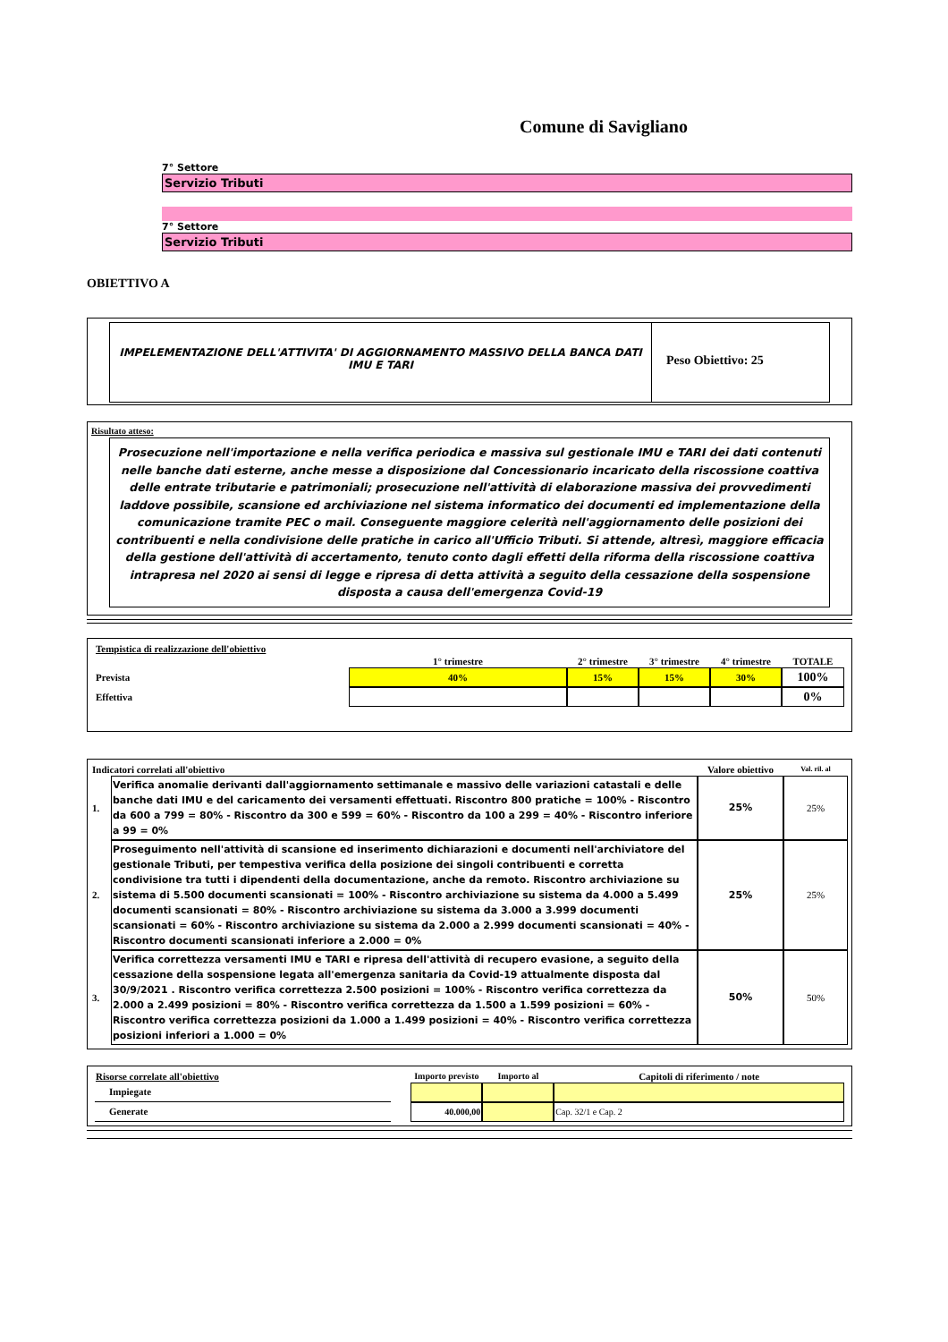Comune di Savigliano
7° Settore
Servizio Tributi
7° Settore
Servizio Tributi
OBIETTIVO A
IMPELEMENTAZIONE DELL'ATTIVITA' DI AGGIORNAMENTO MASSIVO DELLA BANCA DATI IMU E TARI
Peso Obiettivo: 25
Risultato atteso:
Prosecuzione nell'importazione e nella verifica periodica e massiva sul gestionale IMU e TARI dei dati contenuti nelle banche dati esterne, anche messe a disposizione dal Concessionario incaricato della riscossione coattiva delle entrate tributarie e patrimoniali; prosecuzione nell'attività di elaborazione massiva dei provvedimenti laddove possibile, scansione ed archiviazione nel sistema informatico dei documenti ed implementazione della comunicazione tramite PEC o mail. Conseguente maggiore celerità nell'aggiornamento delle posizioni dei contribuenti e nella condivisione delle pratiche in carico all'Ufficio Tributi. Si attende, altresì, maggiore efficacia della gestione dell'attività di accertamento, tenuto conto dagli effetti della riforma della riscossione coattiva intrapresa nel 2020 ai sensi di legge e ripresa di detta attività a seguito della cessazione della sospensione disposta a causa dell'emergenza Covid-19
| Tempistica di realizzazione dell'obiettivo | | | | | |
| | 1° trimestre | 2° trimestre | 3° trimestre | 4° trimestre | TOTALE |
| Prevista | 40% | 15% | 15% | 30% | 100% |
| Effettiva | | | | | 0% |
| Indicatori correlati all'obiettivo | | Valore obiettivo | Val. ril. al |
| 1. | Verifica anomalie derivanti dall'aggiornamento settimanale e massivo delle variazioni catastali e delle banche dati IMU e del caricamento dei versamenti effettuati. Riscontro 800 pratiche = 100% - Riscontro da 600 a 799 = 80% - Riscontro da 300 e 599 = 60% - Riscontro da 100 a 299 = 40% - Riscontro inferiore a 99 = 0% | 25% | 25% |
| 2. | Proseguimento nell'attività di scansione ed inserimento dichiarazioni e documenti nell'archiviatore del gestionale Tributi, per tempestiva verifica della posizione dei singoli contribuenti e corretta condivisione tra tutti i dipendenti della documentazione, anche da remoto. Riscontro archiviazione su sistema di 5.500 documenti scansionati = 100% - Riscontro archiviazione su sistema da 4.000 a 5.499 documenti scansionati = 80% - Riscontro archiviazione su sistema da 3.000 a 3.999 documenti scansionati = 60% - Riscontro archiviazione su sistema da 2.000 a 2.999 documenti scansionati = 40% - Riscontro documenti scansionati inferiore a 2.000 = 0% | 25% | 25% |
| 3. | Verifica correttezza versamenti IMU e TARI e ripresa dell'attività di recupero evasione, a seguito della cessazione della sospensione legata all'emergenza sanitaria da Covid-19 attualmente disposta dal 30/9/2021 . Riscontro verifica correttezza 2.500 posizioni = 100% - Riscontro verifica correttezza da 2.000 a 2.499 posizioni = 80% - Riscontro verifica correttezza da 1.500 a 1.599 posizioni = 60% - Riscontro verifica correttezza posizioni da 1.000 a 1.499 posizioni = 40% - Riscontro verifica correttezza posizioni inferiori a 1.000 = 0% | 50% | 50% |
| Risorse correlate all'obiettivo | | Importo previsto | Importo al | Capitoli di riferimento / note |
| Impiegate | | | | |
| Generate | | 40.000,00 | | Cap. 32/1 e Cap. 2 |